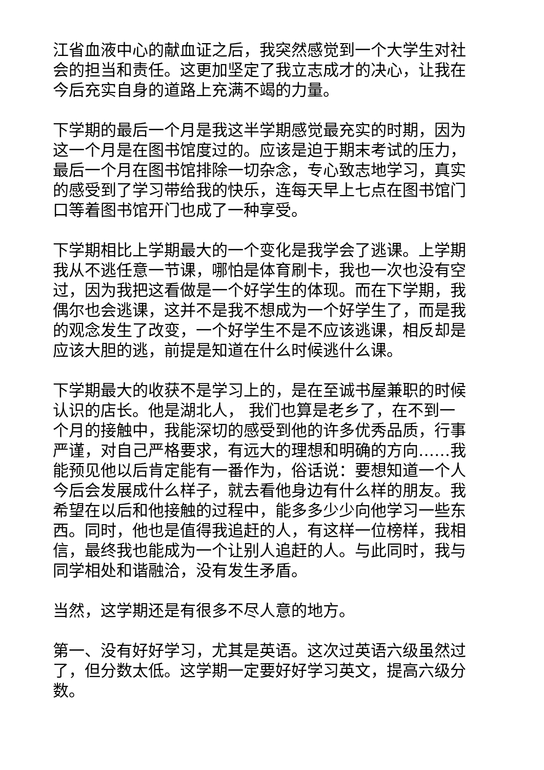江省血液中心的献血证之后，我突然感觉到一个大学生对社会的担当和责任。这更加坚定了我立志成才的决心，让我在今后充实自身的道路上充满不竭的力量。
下学期的最后一个月是我这半学期感觉最充实的时期，因为这一个月是在图书馆度过的。应该是迫于期末考试的压力，最后一个月在图书馆排除一切杂念，专心致志地学习，真实的感受到了学习带给我的快乐，连每天早上七点在图书馆门口等着图书馆开门也成了一种享受。
下学期相比上学期最大的一个变化是我学会了逃课。上学期我从不逃任意一节课，哪怕是体育刷卡，我也一次也没有空过，因为我把这看做是一个好学生的体现。而在下学期，我偶尔也会逃课，这并不是我不想成为一个好学生了，而是我的观念发生了改变，一个好学生不是不应该逃课，相反却是应该大胆的逃，前提是知道在什么时候逃什么课。
下学期最大的收获不是学习上的，是在至诚书屋兼职的时候认识的店长。他是湖北人， 我们也算是老乡了，在不到一个月的接触中，我能深切的感受到他的许多优秀品质，行事严谨，对自己严格要求，有远大的理想和明确的方向……我能预见他以后肯定能有一番作为，俗话说：要想知道一个人今后会发展成什么样子，就去看他身边有什么样的朋友。我希望在以后和他接触的过程中，能多多少少向他学习一些东西。同时，他也是值得我追赶的人，有这样一位榜样，我相信，最终我也能成为一个让别人追赶的人。与此同时，我与同学相处和谐融洽，没有发生矛盾。
当然，这学期还是有很多不尽人意的地方。
第一、没有好好学习，尤其是英语。这次过英语六级虽然过了，但分数太低。这学期一定要好好学习英文，提高六级分数。